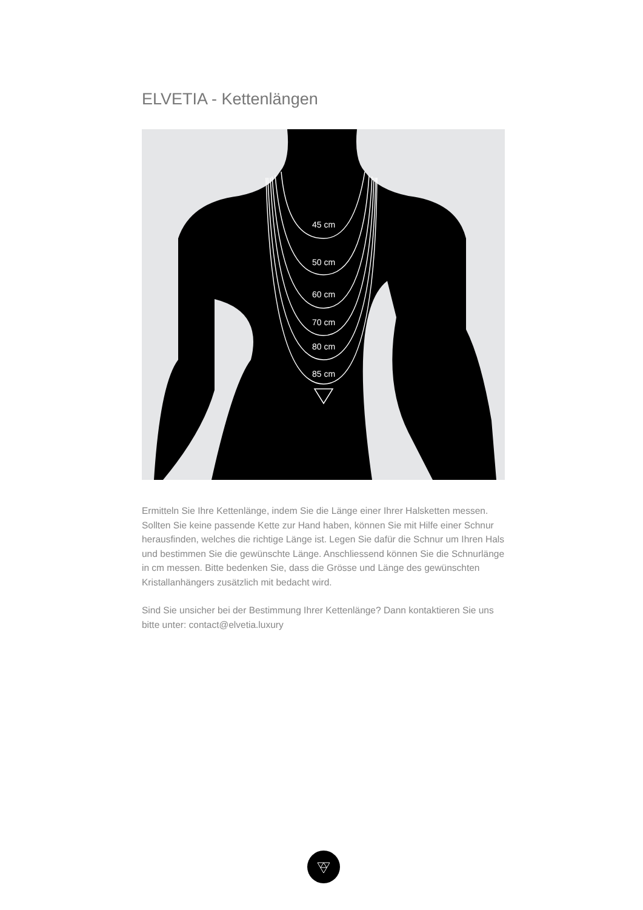ELVETIA - Kettenlängen
45 cm
50 cm
60 cm
70 cm
80 cm
85 cm
Ermitteln Sie Ihre Kettenlänge, indem Sie die Länge einer Ihrer Halsketten messen. Sollten Sie keine passende Kette zur Hand haben, können Sie mit Hilfe einer Schnur herausfinden, welches die richtige Länge ist. Legen Sie dafür die Schnur um Ihren Hals und bestimmen Sie die gewünschte Länge. Anschliessend können Sie die Schnurlänge in cm messen. Bitte bedenken Sie, dass die Grösse und Länge des gewünschten Kristallanhängers zusätzlich mit bedacht wird.
Sind Sie unsicher bei der Bestimmung Ihrer Kettenlänge? Dann kontaktieren Sie uns bitte unter: contact@elvetia.luxury